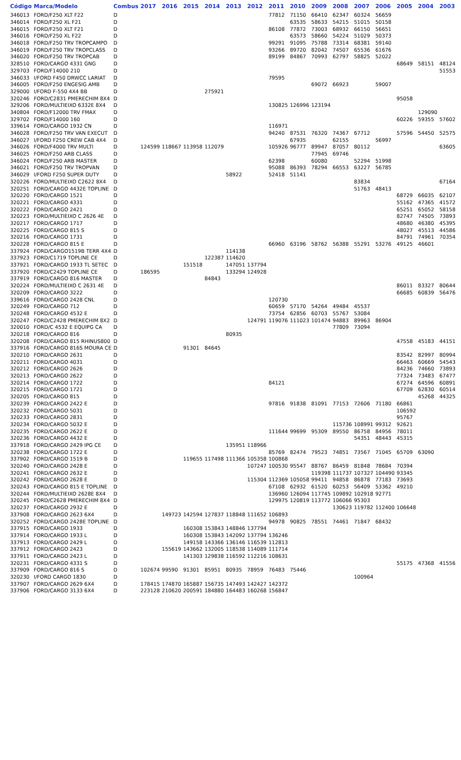| Código | Marca/Modelo | Combus | 2017 | 2016 | 2015 | 2014 | 2013 | 2012 | 2011 | 2010 | 2009 | 2008 | 2007 | 2006 | 2005 | 2004 | 2003 |
| --- | --- | --- | --- | --- | --- | --- | --- | --- | --- | --- | --- | --- | --- | --- | --- | --- | --- |
| 346013 | FORD/F250 XLT F22 | D | | | | | | | 77812 | 71150 | 66410 | 62347 | 60324 | 56659 | | | |
| 346014 | FORD/F250 XL F21 | D | | | | | | | | 63535 | 58633 | 54215 | 51015 | 50158 | | | |
| 346015 | FORD/F250 XLT F21 | D | | | | | | | 86108 | 77872 | 73003 | 68932 | 66150 | 56651 | | | |
| 346016 | FORD/F250 XL F22 | D | | | | | | | | 63573 | 58660 | 54224 | 51029 | 50373 | | | |
| 346018 | FORD/F250 TRV TROPCAMPO | D | | | | | | | 99291 | 91095 | 75788 | 73314 | 68381 | 59140 | | | |
| 346019 | FORD/F250 TRV TROPCLASS | D | | | | | | | 93266 | 89720 | 82042 | 74507 | 65536 | 61676 | | | |
| 346020 | FORD/F250 TRV TROPCAB | D | | | | | | | 89199 | 84867 | 70993 | 62797 | 58825 | 52022 | | | |
| 328510 | FORD/CARGO 4331 GNG | D | | | | | | | | | | | | | 68649 | 58151 | 48124 |
| 329703 | FORD/F14000 210 | D | | | | | | | | | | | | | | | 51553 |
| 346033 | I/FORD F450 DRWCC LARIAT | D | | | | | | | 79595 | | | | | | | | |
| 346005 | FORD/F250 ENGESIG AMB | D | | | | | | | | | 69072 | 66923 | | 59007 | | | |
| 329000 | I/FORD F-550 4X4 BB | D | | | | 275921 | | | | | | | | | | | |
| 320246 | FORD/C2831 PMERECHIM 8X4 | D | | | | | | | | | | | | | 95058 | | |
| 329206 | FORD/MULTIEIXO 6332E 8X4 | D | | | | | | | 130825 | 126996 | 123194 | | | | | | |
| 340804 | FORD/F12000 TRV FMAX | D | | | | | | | | | | | | | | 129090 | |
| 329702 | FORD/F14000 160 | D | | | | | | | | | | | | | 60226 | 59355 | 57602 |
| 339614 | FORD/CARGO 1932 CN | D | | | | | | | 116971 | | | | | | | | |
| 346028 | FORD/F250 TRV VAN EXECUT | D | | | | | | | 94240 | 87531 | 76320 | 74367 | 67712 | | 57596 | 54450 | 52575 |
| 346027 | I/FORD F250 CREW CAB 4X4 | D | | | | | | | | 67935 | | 62155 | | 56997 | | | |
| 346026 | FORD/F4000 TRV MULTI | D | 124599 | 118667 | 113958 | 112079 | | | 105926 | 96777 | 89947 | 87057 | 80112 | | | | 63605 |
| 346025 | FORD/F250 ARB CLASS | D | | | | | | | | | 77945 | 69746 | | | | | |
| 346024 | FORD/F250 ARB MASTER | D | | | | | | | 62398 | | 60080 | | 52294 | 51998 | | | |
| 346021 | FORD/F250 TRV TROPVAN | D | | | | | | | 95088 | 86393 | 78294 | 66553 | 63227 | 56785 | | | |
| 346029 | I/FORD F250 SUPER DUTY | D | | | | | 58922 | | 52418 | 51141 | | | | | | | |
| 320226 | FORD/MULTIEIXO C2622 8X4 | D | | | | | | | | | | | 83834 | | | | 67164 |
| 320251 | FORD/CARGO 4432E TOPLINE | D | | | | | | | | | | | 51763 | 48413 | | | |
| 320220 | FORD/CARGO 1521 | D | | | | | | | | | | | | | 68729 | 66035 | 62107 |
| 320221 | FORD/CARGO 4331 | D | | | | | | | | | | | | | 55162 | 47365 | 41572 |
| 320222 | FORD/CARGO 2421 | D | | | | | | | | | | | | | 65251 | 65052 | 58158 |
| 320223 | FORD/MULTIEIXO C 2626 4E | D | | | | | | | | | | | | | 82747 | 74505 | 73893 |
| 320217 | FORD/CARGO 1717 | D | | | | | | | | | | | | | 48680 | 46380 | 45395 |
| 320225 | FORD/CARGO 815 S | D | | | | | | | | | | | | | 48027 | 45513 | 44586 |
| 320216 | FORD/CARGO 1731 | D | | | | | | | | | | | | | 84791 | 74961 | 70354 |
| 320228 | FORD/CARGO 815 E | D | | | | | | | 66960 | 63196 | 58762 | 56388 | 55291 | 53276 | 49125 | 46601 | |
| 337924 | FORD/CARGO1519B TERR 4X4 | D | | | | | 114138 | | | | | | | | | | |
| 337923 | FORD/C1719 TOPLINE CE | D | | | | 122387 | 114620 | | | | | | | | | | |
| 337921 | FORD/CARGO 1933 TL SETEC | D | | | 151518 | | 147051 | 137794 | | | | | | | | | |
| 337920 | FORD/C2429 TOPLINE CE | D | 186595 | | | | 133294 | 124928 | | | | | | | | | |
| 337919 | FORD/CARGO 816 MASTER | D | | | | 84843 | | | | | | | | | | | |
| 320224 | FORD/MULTIEIXO C 2631 4E | D | | | | | | | | | | | | | 86011 | 83327 | 80644 |
| 320209 | FORD/CARGO 3222 | D | | | | | | | | | | | | | 66685 | 60839 | 56476 |
| 339616 | FORD/CARGO 2428 CNL | D | | | | | | | 120730 | | | | | | | | |
| 320249 | FORD/CARGO 712 | D | | | | | | | 60659 | 57170 | 54264 | 49484 | 45537 | | | | |
| 320248 | FORD/CARGO 4532 E | D | | | | | | | 73754 | 62856 | 60703 | 55767 | 53084 | | | | |
| 320247 | FORD/C2428 PMERECHIM 8X2 | D | | | | | | 124791 | 119076 | 111023 | 101474 | 94883 | 89963 | 86904 | | | |
| 320010 | FORD/C 4532 E EQUIPG CA | D | | | | | | | | | | 77809 | 73094 | | | | |
| 320218 | FORD/CARGO 816 | D | | | | | 80935 | | | | | | | | | | |
| 320208 | FORD/CARGO 815 RHINUS800 | D | | | | | | | | | | | | | 47558 | 45183 | 44151 |
| 337916 | FORD/CARGO 816S MOURA CE | D | | | 91301 | 84645 | | | | | | | | | | | |
| 320210 | FORD/CARGO 2631 | D | | | | | | | | | | | | | 83542 | 82997 | 80994 |
| 320211 | FORD/CARGO 4031 | D | | | | | | | | | | | | | 66463 | 60669 | 54543 |
| 320212 | FORD/CARGO 2626 | D | | | | | | | | | | | | | 84236 | 74660 | 73893 |
| 320213 | FORD/CARGO 2622 | D | | | | | | | | | | | | | 77324 | 73483 | 67477 |
| 320214 | FORD/CARGO 1722 | D | | | | | | | 84121 | | | | | | 67274 | 64596 | 60891 |
| 320215 | FORD/CARGO 1721 | D | | | | | | | | | | | | | 67709 | 62830 | 60514 |
| 320205 | FORD/CARGO 815 | D | | | | | | | | | | | | | | 45268 | 44325 |
| 320239 | FORD/CARGO 2422 E | D | | | | | | | 97816 | 91838 | 81091 | 77153 | 72606 | 71180 | 66861 | | |
| 320232 | FORD/CARGO 5031 | D | | | | | | | | | | | | | 106592 | | |
| 320233 | FORD/CARGO 2831 | D | | | | | | | | | | | | | 95767 | | |
| 320234 | FORD/CARGO 5032 E | D | | | | | | | | | | 115736 | 108991 | 99312 | 92621 | | |
| 320235 | FORD/CARGO 2622 E | D | | | | | | | 111644 | 99699 | 95309 | 89550 | 86758 | 84956 | 78011 | | |
| 320236 | FORD/CARGO 4432 E | D | | | | | | | | | | | 54351 | 48443 | 45315 | | |
| 337918 | FORD/CARGO 2429 IPG CE | D | | | | | 135951 | 118966 | | | | | | | | | |
| 320238 | FORD/CARGO 1722 E | D | | | | | | | 85769 | 82474 | 79523 | 74851 | 73567 | 71045 | 65709 | 63090 | |
| 337902 | FORD/CARGO 1519 B | D | | | 119655 | 117498 | 111366 | 105358 | 100868 | | | | | | | | |
| 320240 | FORD/CARGO 2428 E | D | | | | | | 107247 | 100530 | 95547 | 88767 | 86459 | 81848 | 78684 | 70394 | | |
| 320241 | FORD/CARGO 2632 E | D | | | | | | | | | 119398 | 111737 | 107327 | 104490 | 93345 | | |
| 320242 | FORD/CARGO 2628 E | D | | | | | | 115304 | 112369 | 105058 | 99411 | 94858 | 86878 | 77183 | 73693 | | |
| 320243 | FORD/CARGO 815 E TOPLINE | D | | | | | | | 67108 | 62932 | 61520 | 60253 | 56409 | 53362 | 49210 | | |
| 320244 | FORD/MULTIEIXO 2628E 8X4 | D | | | | | | | 136960 | 126094 | 117745 | 109892 | 102918 | 92771 | | | |
| 320245 | FORD/C2628 PMERECHIM 8X4 | D | | | | | | | 129975 | 120819 | 113772 | 106066 | 95303 | | | | |
| 320237 | FORD/CARGO 2932 E | D | | | | | | | | | | 130623 | 119782 | 112400 | 106648 | | |
| 337908 | FORD/CARGO 2623 6X4 | D | | 149723 | 142594 | 127837 | 118848 | 111652 | 106893 | | | | | | | | |
| 320252 | FORD/CARGO 2428E TOPLINE | D | | | | | | | 94978 | 90825 | 78551 | 74461 | 71847 | 68432 | | | |
| 337915 | FORD/CARGO 1933 | D | | | 160308 | 153843 | 148846 | 137794 | | | | | | | | | |
| 337914 | FORD/CARGO 1933 L | D | | | 160308 | 153843 | 142092 | 137794 | 136246 | | | | | | | | |
| 337913 | FORD/CARGO 2429 L | D | | | 149158 | 143366 | 136146 | 116539 | 112813 | | | | | | | | |
| 337912 | FORD/CARGO 2423 | D | | 155619 | 143662 | 132005 | 118538 | 114089 | 111714 | | | | | | | | |
| 337911 | FORD/CARGO 2423 L | D | | | 141303 | 129838 | 116592 | 112216 | 108631 | | | | | | | | |
| 320231 | FORD/CARGO 4331 S | D | | | | | | | | | | | | | 55175 | 47368 | 41556 |
| 337909 | FORD/CARGO 816 S | D | 102674 | 99590 | 91301 | 85951 | 80935 | 78959 | 76483 | 75446 | | | | | | | |
| 320230 | I/FORD CARGO 1830 | D | | | | | | | | | | | 100964 | | | | |
| 337907 | FORD/CARGO 2629 6X4 | D | 178415 | 174870 | 165887 | 156735 | 147493 | 142427 | 142372 | | | | | | | | |
| 337906 | FORD/CARGO 3133 6X4 | D | 223128 | 210620 | 200591 | 184880 | 164483 | 160268 | 156847 | | | | | | | | |